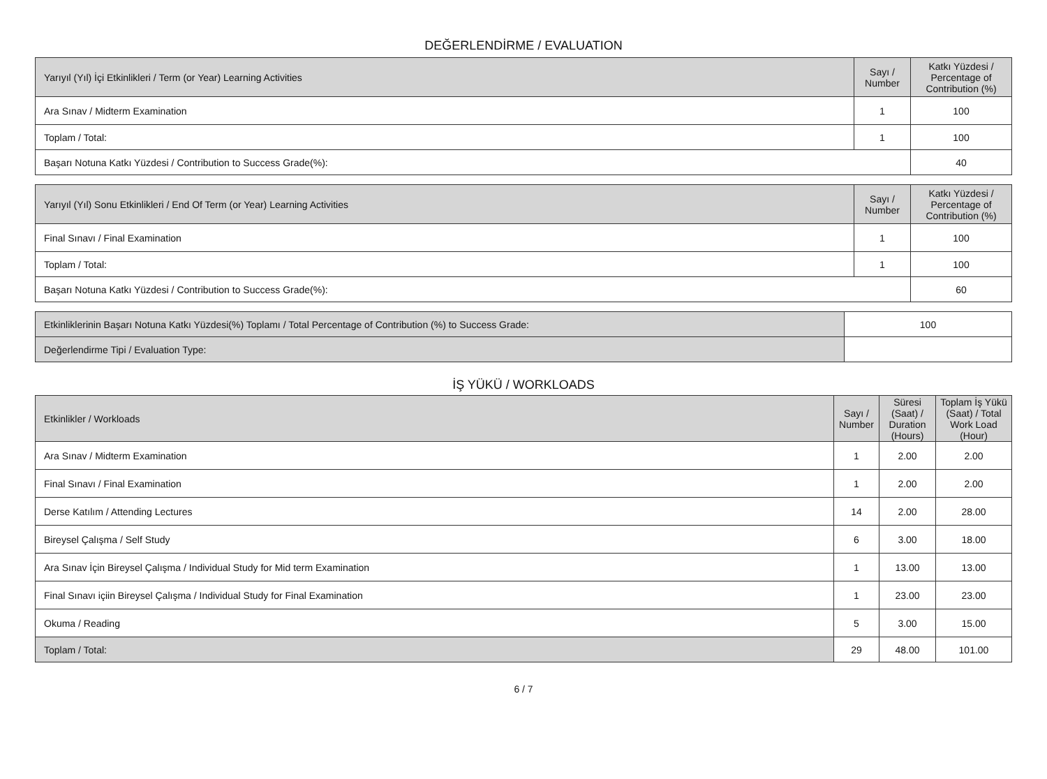DEĞERLENDİRME / EVALUATION
| Yarıyıl (Yıl) İçi Etkinlikleri / Term (or Year) Learning Activities | Sayı / Number | Katkı Yüzdesi / Percentage of Contribution (%) |
| --- | --- | --- |
| Ara Sınav / Midterm Examination | 1 | 100 |
| Toplam / Total: | 1 | 100 |
| Başarı Notuna Katkı Yüzdesi / Contribution to Success Grade(%): | | 40 |
| Yarıyıl (Yıl) Sonu Etkinlikleri / End Of Term (or Year) Learning Activities | Sayı / Number | Katkı Yüzdesi / Percentage of Contribution (%) |
| --- | --- | --- |
| Final Sınavı / Final Examination | 1 | 100 |
| Toplam / Total: | 1 | 100 |
| Başarı Notuna Katkı Yüzdesi / Contribution to Success Grade(%): | | 60 |
| Etkinliklerinin Başarı Notuna Katkı Yüzdesi(%) Toplamı / Total Percentage of Contribution (%) to Success Grade: | 100 |
| Değerlendirme Tipi / Evaluation Type: | |
İŞ YÜKÜ / WORKLOADS
| Etkinlikler / Workloads | Sayı / Number | Süresi (Saat) / Duration (Hours) | Toplam İş Yükü (Saat) / Total Work Load (Hour) |
| --- | --- | --- | --- |
| Ara Sınav / Midterm Examination | 1 | 2.00 | 2.00 |
| Final Sınavı / Final Examination | 1 | 2.00 | 2.00 |
| Derse Katılım / Attending Lectures | 14 | 2.00 | 28.00 |
| Bireysel Çalışma / Self Study | 6 | 3.00 | 18.00 |
| Ara Sınav İçin Bireysel Çalışma / Individual Study for Mid term Examination | 1 | 13.00 | 13.00 |
| Final Sınavı içiin Bireysel Çalışma / Individual Study for Final Examination | 1 | 23.00 | 23.00 |
| Okuma / Reading | 5 | 3.00 | 15.00 |
| Toplam / Total: | 29 | 48.00 | 101.00 |
6 / 7